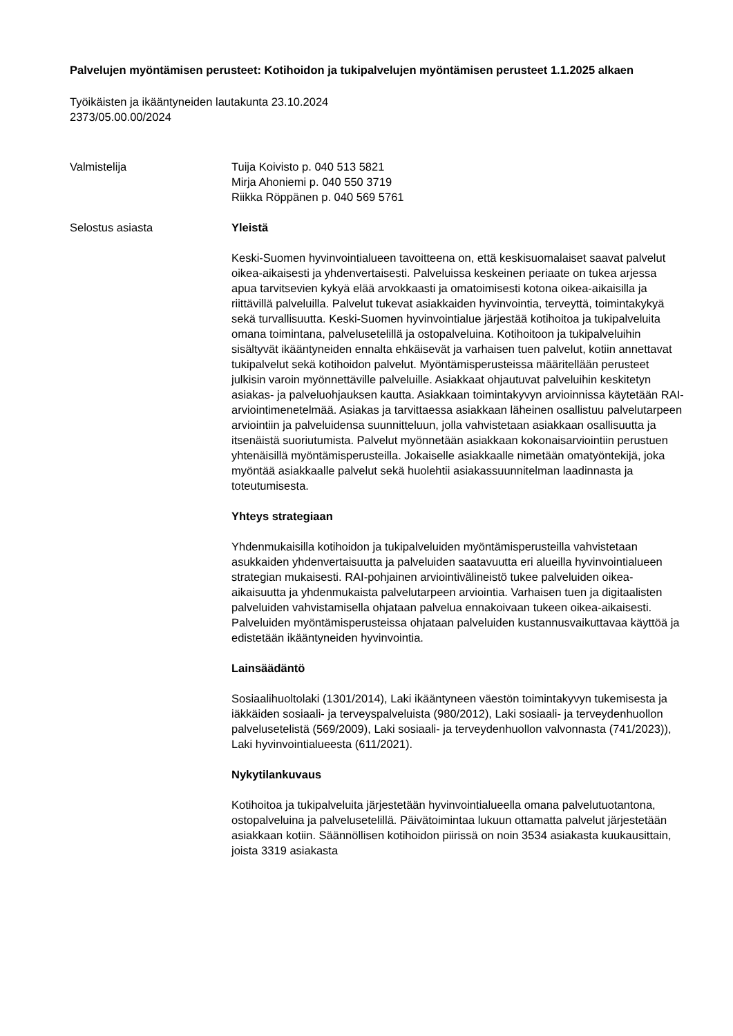Palvelujen myöntämisen perusteet: Kotihoidon ja tukipalvelujen myöntämisen perusteet 1.1.2025 alkaen
Työikäisten ja ikääntyneiden lautakunta 23.10.2024
2373/05.00.00/2024
Valmistelija Tuija Koivisto p. 040 513 5821
Mirja Ahoniemi p. 040 550 3719
Riikka Röppänen p. 040 569 5761
Selostus asiasta
Yleistä
Keski-Suomen hyvinvointialueen tavoitteena on, että keskisuomalaiset saavat palvelut oikea-aikaisesti ja yhdenvertaisesti. Palveluissa keskeinen periaate on tukea arjessa apua tarvitsevien kykyä elää arvokkaasti ja omatoimisesti kotona oikea-aikaisilla ja riittävillä palveluilla. Palvelut tukevat asiakkaiden hyvinvointia, terveyttä, toimintakykyä sekä turvallisuutta. Keski-Suomen hyvinvointialue järjestää kotihoitoa ja tukipalveluita omana toimintana, palvelusetelillä ja ostopalveluina. Kotihoitoon ja tukipalveluihin sisältyvät ikääntyneiden ennalta ehkäisevät ja varhaisen tuen palvelut, kotiin annettavat tukipalvelut sekä kotihoidon palvelut. Myöntämisperusteissa määritellään perusteet julkisin varoin myönnettäville palveluille. Asiakkaat ohjautuvat palveluihin keskitetyn asiakas- ja palveluohjauksen kautta. Asiakkaan toimintakyvyn arvioinnissa käytetään RAI-arviointimenetelmää. Asiakas ja tarvittaessa asiakkaan läheinen osallistuu palvelutarpeen arviointiin ja palveluidensa suunnitteluun, jolla vahvistetaan asiakkaan osallisuutta ja itsenäistä suoriutumista. Palvelut myönnetään asiakkaan kokonaisarviointiin perustuen yhtenäisillä myöntämisperusteilla. Jokaiselle asiakkaalle nimetään omatyöntekijä, joka myöntää asiakkaalle palvelut sekä huolehtii asiakassuunnitelman laadinnasta ja toteutumisesta.
Yhteys strategiaan
Yhdenmukaisilla kotihoidon ja tukipalveluiden myöntämisperusteilla vahvistetaan asukkaiden yhdenvertaisuutta ja palveluiden saatavuutta eri alueilla hyvinvointialueen strategian mukaisesti. RAI-pohjainen arviointivälineistö tukee palveluiden oikea-aikaisuutta ja yhdenmukaista palvelutarpeen arviointia. Varhaisen tuen ja digitaalisten palveluiden vahvistamisella ohjataan palvelua ennakoivaan tukeen oikea-aikaisesti. Palveluiden myöntämisperusteissa ohjataan palveluiden kustannusvaikuttavaa käyttöä ja edistetään ikääntyneiden hyvinvointia.
Lainsäädäntö
Sosiaalihuoltolaki (1301/2014), Laki ikääntyneen väestön toimintakyvyn tukemisesta ja iäkkäiden sosiaali- ja terveyspalveluista (980/2012), Laki sosiaali- ja terveydenhuollon palvelusetelistä (569/2009), Laki sosiaali- ja terveydenhuollon valvonnasta (741/2023)), Laki hyvinvointialueesta (611/2021).
Nykytilankuvaus
Kotihoitoa ja tukipalveluita järjestetään hyvinvointialueella omana palvelutuotantona, ostopalveluina ja palvelusetelillä. Päivätoimintaa lukuun ottamatta palvelut järjestetään asiakkaan kotiin. Säännöllisen kotihoidon piirissä on noin 3534 asiakasta kuukausittain, joista 3319 asiakasta